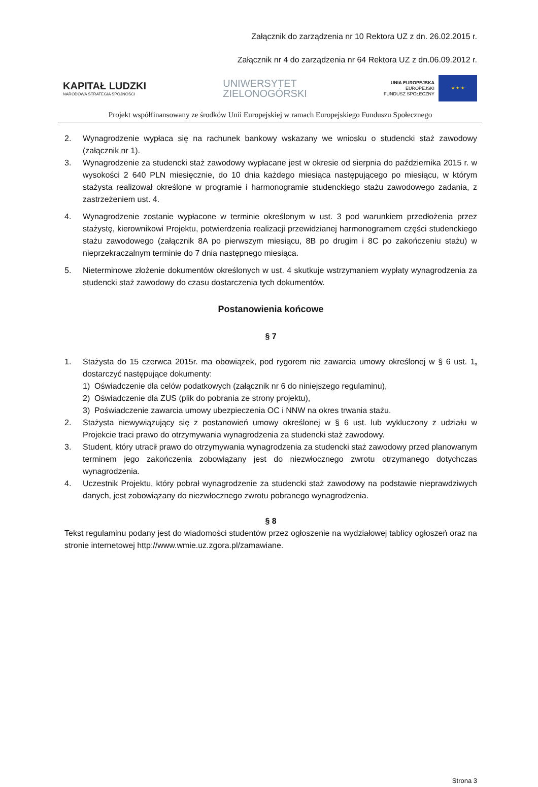Załącznik do zarządzenia nr 10 Rektora UZ z dn. 26.02.2015 r.
Załącznik nr 4 do zarządzenia nr 64 Rektora UZ z dn.06.09.2012 r.
KAPITAŁ LUDZKI
NARODOWA STRATEGIA SPÓJNOŚCI
UNIWERSYTET
ZIELONOGÓRSKI
UNIA EUROPEJSKA
EUROPEJSKI
FUNDUSZ SPOŁECZNY
★ ★ ★
Projekt współfinansowany ze środków Unii Europejskiej w ramach Europejskiego Funduszu Społecznego
2. Wynagrodzenie wypłaca się na rachunek bankowy wskazany we wniosku o studencki staż zawodowy (załącznik nr 1).
3. Wynagrodzenie za studencki staż zawodowy wypłacane jest w okresie od sierpnia do października 2015 r. w wysokości 2 640 PLN miesięcznie, do 10 dnia każdego miesiąca następującego po miesiącu, w którym stażysta realizował określone w programie i harmonogramie studenckiego stażu zawodowego zadania, z zastrzeżeniem ust. 4.
4. Wynagrodzenie zostanie wypłacone w terminie określonym w ust. 3 pod warunkiem przedłożenia przez stażystę, kierownikowi Projektu, potwierdzenia realizacji przewidzianej harmonogramem części studenckiego stażu zawodowego (załącznik 8A po pierwszym miesiącu, 8B po drugim i 8C po zakończeniu stażu) w nieprzekraczalnym terminie do 7 dnia następnego miesiąca.
5. Nieterminowe złożenie dokumentów określonych w ust. 4 skutkuje wstrzymaniem wypłaty wynagrodzenia za studencki staż zawodowy do czasu dostarczenia tych dokumentów.
Postanowienia końcowe
§ 7
1. Stażysta do 15 czerwca 2015r. ma obowiązek, pod rygorem nie zawarcia umowy określonej w § 6 ust. 1, dostarczyć następujące dokumenty:
1) Oświadczenie dla celów podatkowych (załącznik nr 6 do niniejszego regulaminu),
2) Oświadczenie dla ZUS (plik do pobrania ze strony projektu),
3) Poświadczenie zawarcia umowy ubezpieczenia OC i NNW na okres trwania stażu.
2. Stażysta niewywiązujący się z postanowień umowy określonej w § 6 ust. lub wykluczony z udziału w Projekcie traci prawo do otrzymywania wynagrodzenia za studencki staż zawodowy.
3. Student, który utracił prawo do otrzymywania wynagrodzenia za studencki staż zawodowy przed planowanym terminem jego zakończenia zobowiązany jest do niezwłocznego zwrotu otrzymanego dotychczas wynagrodzenia.
4. Uczestnik Projektu, który pobrał wynagrodzenie za studencki staż zawodowy na podstawie nieprawdziwych danych, jest zobowiązany do niezwłocznego zwrotu pobranego wynagrodzenia.
§ 8
Tekst regulaminu podany jest do wiadomości studentów przez ogłoszenie na wydziałowej tablicy ogłoszeń oraz na stronie internetowej http://www.wmie.uz.zgora.pl/zamawiane.
Strona 3